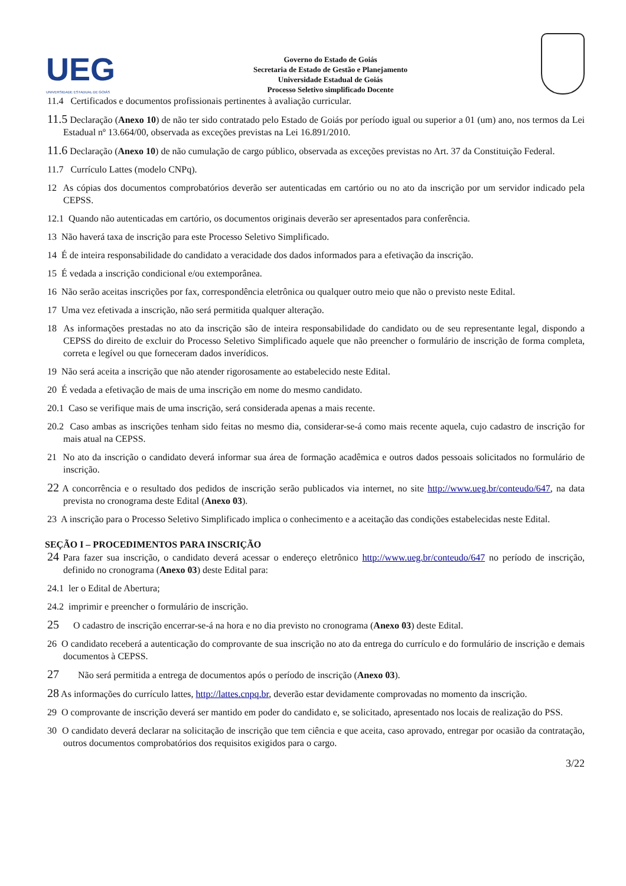UEG
UNIVERSIDADE ESTADUAL DE GOIÁS
Governo do Estado de Goiás
Secretaria de Estado de Gestão e Planejamento
Universidade Estadual de Goiás
Processo Seletivo simplificado Docente
11.4 Certificados e documentos profissionais pertinentes à avaliação curricular.
11.5 Declaração (Anexo 10) de não ter sido contratado pelo Estado de Goiás por período igual ou superior a 01 (um) ano, nos termos da Lei Estadual nº 13.664/00, observada as exceções previstas na Lei 16.891/2010.
11.6 Declaração (Anexo 10) de não cumulação de cargo público, observada as exceções previstas no Art. 37 da Constituição Federal.
11.7 Currículo Lattes (modelo CNPq).
12 As cópias dos documentos comprobatórios deverão ser autenticadas em cartório ou no ato da inscrição por um servidor indicado pela CEPSS.
12.1 Quando não autenticadas em cartório, os documentos originais deverão ser apresentados para conferência.
13 Não haverá taxa de inscrição para este Processo Seletivo Simplificado.
14 É de inteira responsabilidade do candidato a veracidade dos dados informados para a efetivação da inscrição.
15 É vedada a inscrição condicional e/ou extemporânea.
16 Não serão aceitas inscrições por fax, correspondência eletrônica ou qualquer outro meio que não o previsto neste Edital.
17 Uma vez efetivada a inscrição, não será permitida qualquer alteração.
18 As informações prestadas no ato da inscrição são de inteira responsabilidade do candidato ou de seu representante legal, dispondo a CEPSS do direito de excluir do Processo Seletivo Simplificado aquele que não preencher o formulário de inscrição de forma completa, correta e legível ou que forneceram dados inverídicos.
19 Não será aceita a inscrição que não atender rigorosamente ao estabelecido neste Edital.
20 É vedada a efetivação de mais de uma inscrição em nome do mesmo candidato.
20.1 Caso se verifique mais de uma inscrição, será considerada apenas a mais recente.
20.2 Caso ambas as inscrições tenham sido feitas no mesmo dia, considerar-se-á como mais recente aquela, cujo cadastro de inscrição for mais atual na CEPSS.
21 No ato da inscrição o candidato deverá informar sua área de formação acadêmica e outros dados pessoais solicitados no formulário de inscrição.
22 A concorrência e o resultado dos pedidos de inscrição serão publicados via internet, no site http://www.ueg.br/conteudo/647, na data prevista no cronograma deste Edital (Anexo 03).
23 A inscrição para o Processo Seletivo Simplificado implica o conhecimento e a aceitação das condições estabelecidas neste Edital.
SEÇÃO I – PROCEDIMENTOS PARA INSCRIÇÃO
24 Para fazer sua inscrição, o candidato deverá acessar o endereço eletrônico http://www.ueg.br/conteudo/647 no período de inscrição, definido no cronograma (Anexo 03) deste Edital para:
24.1 ler o Edital de Abertura;
24.2 imprimir e preencher o formulário de inscrição.
25 O cadastro de inscrição encerrar-se-á na hora e no dia previsto no cronograma (Anexo 03) deste Edital.
26 O candidato receberá a autenticação do comprovante de sua inscrição no ato da entrega do currículo e do formulário de inscrição e demais documentos à CEPSS.
27 Não será permitida a entrega de documentos após o período de inscrição (Anexo 03).
28 As informações do currículo lattes, http://lattes.cnpq.br, deverão estar devidamente comprovadas no momento da inscrição.
29 O comprovante de inscrição deverá ser mantido em poder do candidato e, se solicitado, apresentado nos locais de realização do PSS.
30 O candidato deverá declarar na solicitação de inscrição que tem ciência e que aceita, caso aprovado, entregar por ocasião da contratação, outros documentos comprobatórios dos requisitos exigidos para o cargo.
3/22